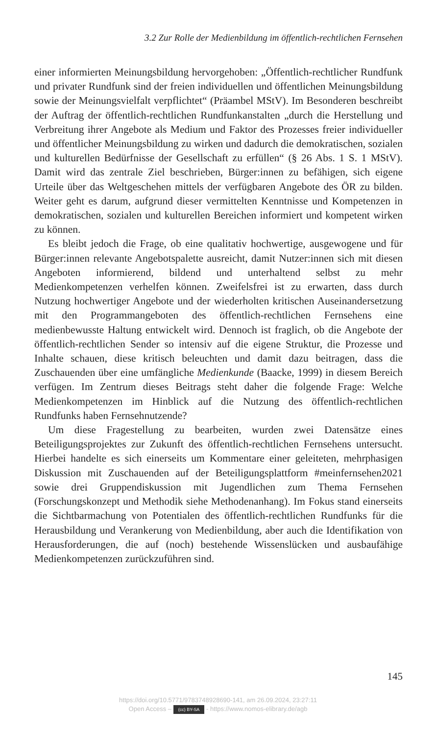3.2 Zur Rolle der Medienbildung im öffentlich-rechtlichen Fernsehen
einer informierten Meinungsbildung hervorgehoben: „Öffentlich-rechtlicher Rundfunk und privater Rundfunk sind der freien individuellen und öffentlichen Meinungsbildung sowie der Meinungsvielfalt verpflichtet“ (Präambel MStV). Im Besonderen beschreibt der Auftrag der öffentlich-rechtlichen Rundfunkanstalten „durch die Herstellung und Verbreitung ihrer Angebote als Medium und Faktor des Prozesses freier individueller und öffentlicher Meinungsbildung zu wirken und dadurch die demokratischen, sozialen und kulturellen Bedürfnisse der Gesellschaft zu erfüllen“ (§ 26 Abs. 1 S. 1 MStV). Damit wird das zentrale Ziel beschrieben, Bürger:innen zu befähigen, sich eigene Urteile über das Weltgeschehen mittels der verfügbaren Angebote des ÖR zu bilden. Weiter geht es darum, aufgrund dieser vermittelten Kenntnisse und Kompetenzen in demokratischen, sozialen und kulturellen Bereichen informiert und kompetent wirken zu können.
Es bleibt jedoch die Frage, ob eine qualitativ hochwertige, ausgewogene und für Bürger:innen relevante Angebotspalette ausreicht, damit Nutzer:innen sich mit diesen Angeboten informierend, bildend und unterhaltend selbst zu mehr Medienkompetenzen verhelfen können. Zweifelsfrei ist zu erwarten, dass durch Nutzung hochwertiger Angebote und der wiederholten kritischen Auseinandersetzung mit den Programmangeboten des öffentlich-rechtlichen Fernsehens eine medienbewusste Haltung entwickelt wird. Dennoch ist fraglich, ob die Angebote der öffentlich-rechtlichen Sender so intensiv auf die eigene Struktur, die Prozesse und Inhalte schauen, diese kritisch beleuchten und damit dazu beitragen, dass die Zuschauenden über eine umfängliche Medienkunde (Baacke, 1999) in diesem Bereich verfügen. Im Zentrum dieses Beitrags steht daher die folgende Frage: Welche Medienkompetenzen im Hinblick auf die Nutzung des öffentlich-rechtlichen Rundfunks haben Fernsehnutzende?
Um diese Fragestellung zu bearbeiten, wurden zwei Datensätze eines Beteiligungsprojektes zur Zukunft des öffentlich-rechtlichen Fernsehens untersucht. Hierbei handelte es sich einerseits um Kommentare einer geleiteten, mehrphasigen Diskussion mit Zuschauenden auf der Beteiligungsplattform #meinfernsehen2021 sowie drei Gruppendiskussion mit Jugendlichen zum Thema Fernsehen (Forschungskonzept und Methodik siehe Methodenanhang). Im Fokus stand einerseits die Sichtbarmachung von Potentialen des öffentlich-rechtlichen Rundfunks für die Herausbildung und Verankerung von Medienbildung, aber auch die Identifikation von Herausforderungen, die auf (noch) bestehende Wissenslücken und ausbaufähige Medienkompetenzen zurückzuführen sind.
145
https://doi.org/10.5771/9783748928690-141, am 26.09.2024, 23:27:11
Open Access – (cc) BY-SA - https://www.nomos-elibrary.de/agb